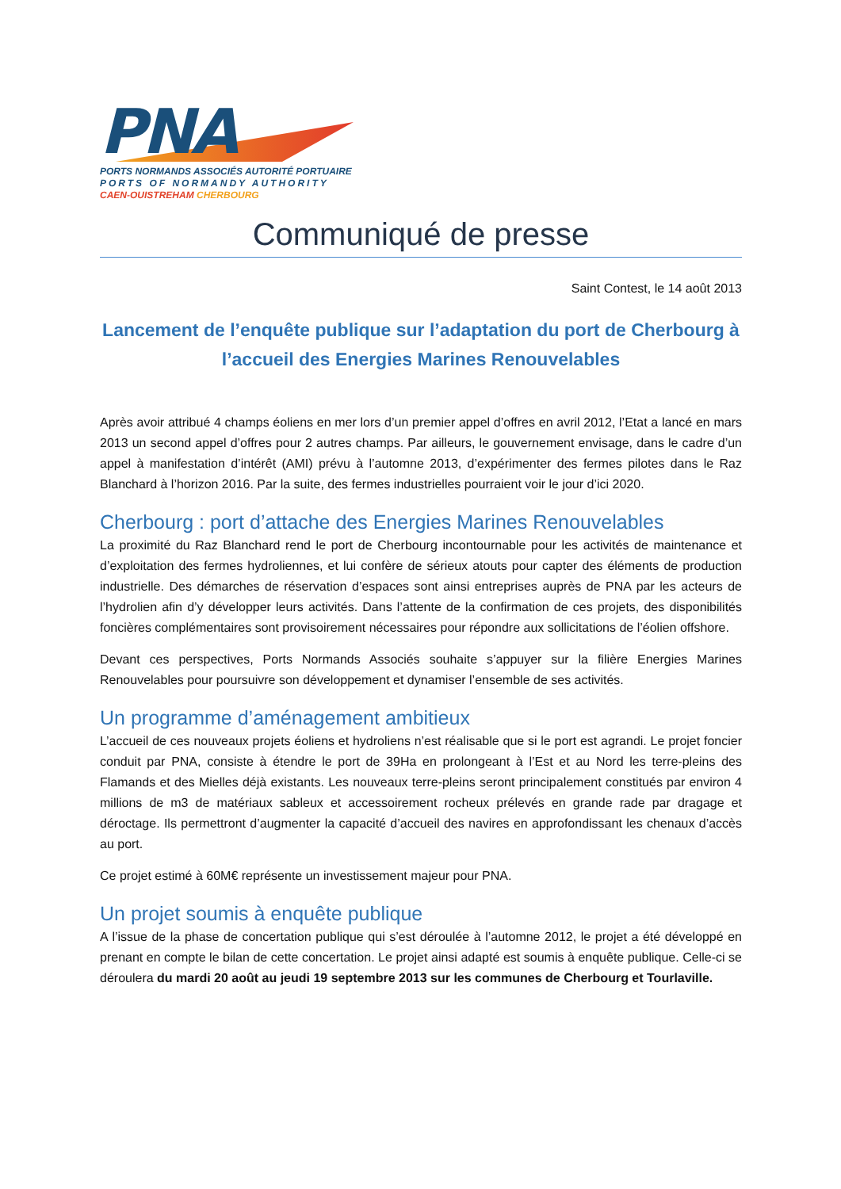PNA
PORTS NORMANDS ASSOCIÉS AUTORITÉ PORTUAIRE
PORTS OF NORMANDY AUTHORITY
CAEN-OUISTREHAM CHERBOURG
Communiqué de presse
Saint Contest, le 14 août 2013
Lancement de l’enquête publique sur l’adaptation du port de Cherbourg à l’accueil des Energies Marines Renouvelables
Après avoir attribué 4 champs éoliens en mer lors d’un premier appel d’offres en avril 2012, l’Etat a lancé en mars 2013 un second appel d’offres pour 2 autres champs. Par ailleurs, le gouvernement envisage, dans le cadre d’un appel à manifestation d’intérêt (AMI) prévu à l’automne 2013, d’expérimenter des fermes pilotes dans le Raz Blanchard à l’horizon 2016. Par la suite, des fermes industrielles pourraient voir le jour d’ici 2020.
Cherbourg : port d’attache des Energies Marines Renouvelables
La proximité du Raz Blanchard rend le port de Cherbourg incontournable pour les activités de maintenance et d’exploitation des fermes hydroliennes, et lui confère de sérieux atouts pour capter des éléments de production industrielle. Des démarches de réservation d’espaces sont ainsi entreprises auprès de PNA par les acteurs de l’hydrolien afin d’y développer leurs activités. Dans l’attente de la confirmation de ces projets, des disponibilités foncières complémentaires sont provisoirement nécessaires pour répondre aux sollicitations de l’éolien offshore.
Devant ces perspectives, Ports Normands Associés souhaite s’appuyer sur la filière Energies Marines Renouvelables pour poursuivre son développement et dynamiser l’ensemble de ses activités.
Un programme d’aménagement ambitieux
L’accueil de ces nouveaux projets éoliens et hydroliens n’est réalisable que si le port est agrandi. Le projet foncier conduit par PNA, consiste à étendre le port de 39Ha en prolongeant à l’Est et au Nord les terre-pleins des Flamands et des Mielles déjà existants. Les nouveaux terre-pleins seront principalement constitués par environ 4 millions de m3 de matériaux sableux et accessoirement rocheux prélevés en grande rade par dragage et déroctage. Ils permettront d’augmenter la capacité d’accueil des navires en approfondissant les chenaux d’accès au port.
Ce projet estimé à 60M€ représente un investissement majeur pour PNA.
Un projet soumis à enquête publique
A l’issue de la phase de concertation publique qui s’est déroulée à l’automne 2012, le projet a été développé en prenant en compte le bilan de cette concertation. Le projet ainsi adapté est soumis à enquête publique. Celle-ci se déroulera du mardi 20 août au jeudi 19 septembre 2013 sur les communes de Cherbourg et Tourlaville.